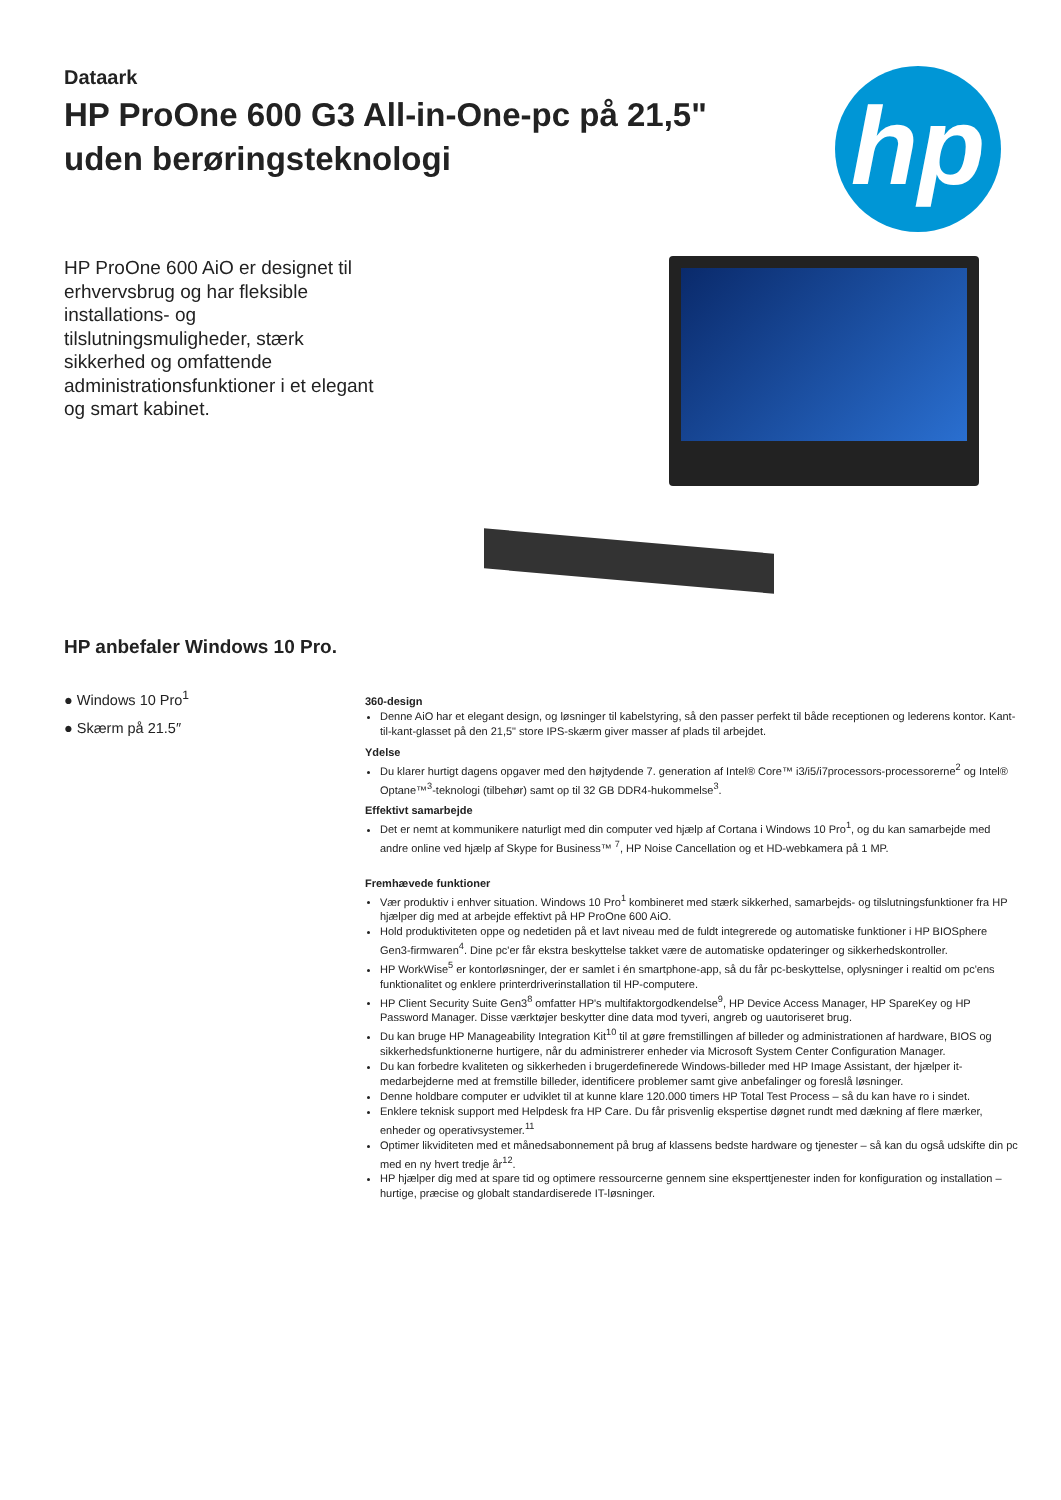hp
Dataark
HP ProOne 600 G3 All-in-One-pc på 21,5" uden berøringsteknologi
HP ProOne 600 AiO er designet til erhvervsbrug og har fleksible installations- og tilslutningsmuligheder, stærk sikkerhed og omfattende administrationsfunktioner i et elegant og smart kabinet.
HP anbefaler Windows 10 Pro.
● Windows 10 Pro<sup>1</sup>
● Skærm på 21.5″
360-design
Denne AiO har et elegant design, og løsninger til kabelstyring, så den passer perfekt til både receptionen og lederens kontor. Kant-til-kant-glasset på den 21,5" store IPS-skærm giver masser af plads til arbejdet.
Ydelse
Du klarer hurtigt dagens opgaver med den højtydende 7. generation af Intel® Core™ i3/i5/i7processors-processorerne<sup>2</sup> og Intel® Optane™<sup>3</sup>-teknologi (tilbehør) samt op til 32 GB DDR4-hukommelse<sup>3</sup>.
Effektivt samarbejde
Det er nemt at kommunikere naturligt med din computer ved hjælp af Cortana i Windows 10 Pro<sup>1</sup>, og du kan samarbejde med andre online ved hjælp af Skype for Business™ <sup>7</sup>, HP Noise Cancellation og et HD-webkamera på 1 MP.
Fremhævede funktioner
Vær produktiv i enhver situation. Windows 10 Pro<sup>1</sup> kombineret med stærk sikkerhed, samarbejds- og tilslutningsfunktioner fra HP hjælper dig med at arbejde effektivt på HP ProOne 600 AiO.
Hold produktiviteten oppe og nedetiden på et lavt niveau med de fuldt integrerede og automatiske funktioner i HP BIOSphere Gen3-firmwaren<sup>4</sup>. Dine pc'er får ekstra beskyttelse takket være de automatiske opdateringer og sikkerhedskontroller.
HP WorkWise<sup>5</sup> er kontorløsninger, der er samlet i én smartphone-app, så du får pc-beskyttelse, oplysninger i realtid om pc'ens funktionalitet og enklere printerdriverinstallation til HP-computere.
HP Client Security Suite Gen3<sup>8</sup> omfatter HP's multifaktorgodkendelse<sup>9</sup>, HP Device Access Manager, HP SpareKey og HP Password Manager. Disse værktøjer beskytter dine data mod tyveri, angreb og uautoriseret brug.
Du kan bruge HP Manageability Integration Kit<sup>10</sup> til at gøre fremstillingen af billeder og administrationen af hardware, BIOS og sikkerhedsfunktionerne hurtigere, når du administrerer enheder via Microsoft System Center Configuration Manager.
Du kan forbedre kvaliteten og sikkerheden i brugerdefinerede Windows-billeder med HP Image Assistant, der hjælper it-medarbejderne med at fremstille billeder, identificere problemer samt give anbefalinger og foreslå løsninger.
Denne holdbare computer er udviklet til at kunne klare 120.000 timers HP Total Test Process – så du kan have ro i sindet.
Enklere teknisk support med Helpdesk fra HP Care. Du får prisvenlig ekspertise døgnet rundt med dækning af flere mærker, enheder og operativsystemer.<sup>11</sup>
Optimer likviditeten med et månedsabonnement på brug af klassens bedste hardware og tjenester – så kan du også udskifte din pc med en ny hvert tredje år<sup>12</sup>.
HP hjælper dig med at spare tid og optimere ressourcerne gennem sine eksperttjenester inden for konfiguration og installation – hurtige, præcise og globalt standardiserede IT-løsninger.